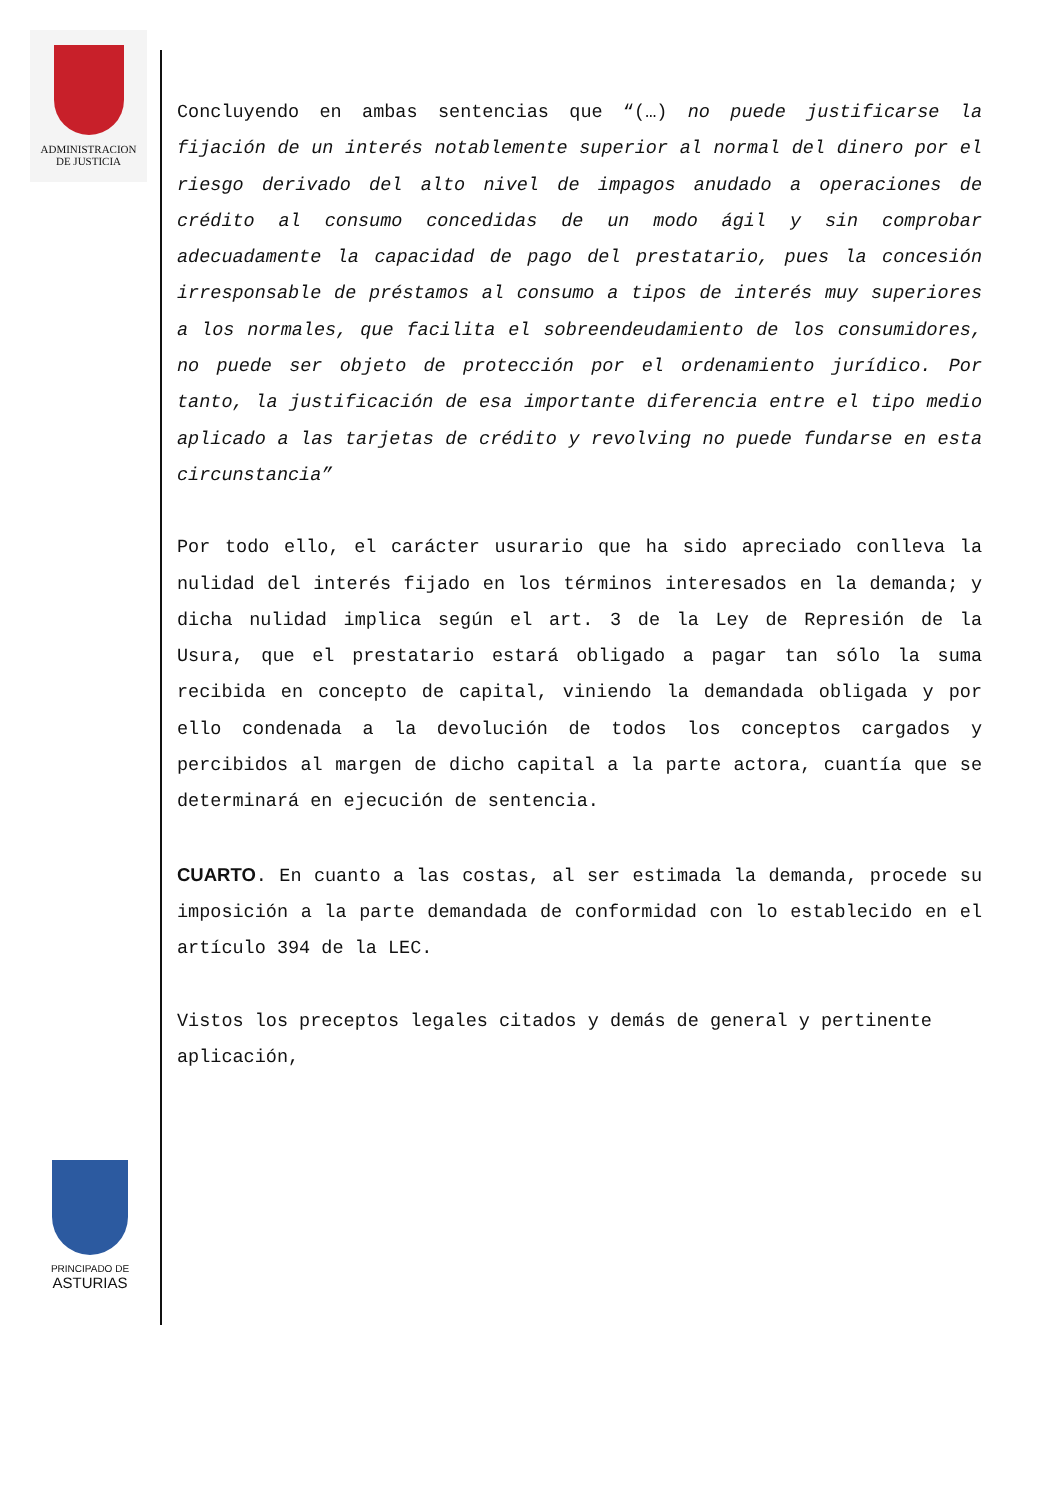ADMINISTRACION
DE JUSTICIA
Concluyendo en ambas sentencias que “(…) no puede justificarse la fijación de un interés notablemente superior al normal del dinero por el riesgo derivado del alto nivel de impagos anudado a operaciones de crédito al consumo concedidas de un modo ágil y sin comprobar adecuadamente la capacidad de pago del prestatario, pues la concesión irresponsable de préstamos al consumo a tipos de interés muy superiores a los normales, que facilita el sobreendeudamiento de los consumidores, no puede ser objeto de protección por el ordenamiento jurídico. Por tanto, la justificación de esa importante diferencia entre el tipo medio aplicado a las tarjetas de crédito y revolving no puede fundarse en esta circunstancia”
Por todo ello, el carácter usurario que ha sido apreciado conlleva la nulidad del interés fijado en los términos interesados en la demanda; y dicha nulidad implica según el art. 3 de la Ley de Represión de la Usura, que el prestatario estará obligado a pagar tan sólo la suma recibida en concepto de capital, viniendo la demandada obligada y por ello condenada a la devolución de todos los conceptos cargados y percibidos al margen de dicho capital a la parte actora, cuantía que se determinará en ejecución de sentencia.
CUARTO. En cuanto a las costas, al ser estimada la demanda, procede su imposición a la parte demandada de conformidad con lo establecido en el artículo 394 de la LEC.
Vistos los preceptos legales citados y demás de general y pertinente aplicación,
PRINCIPADO DE
ASTURIAS